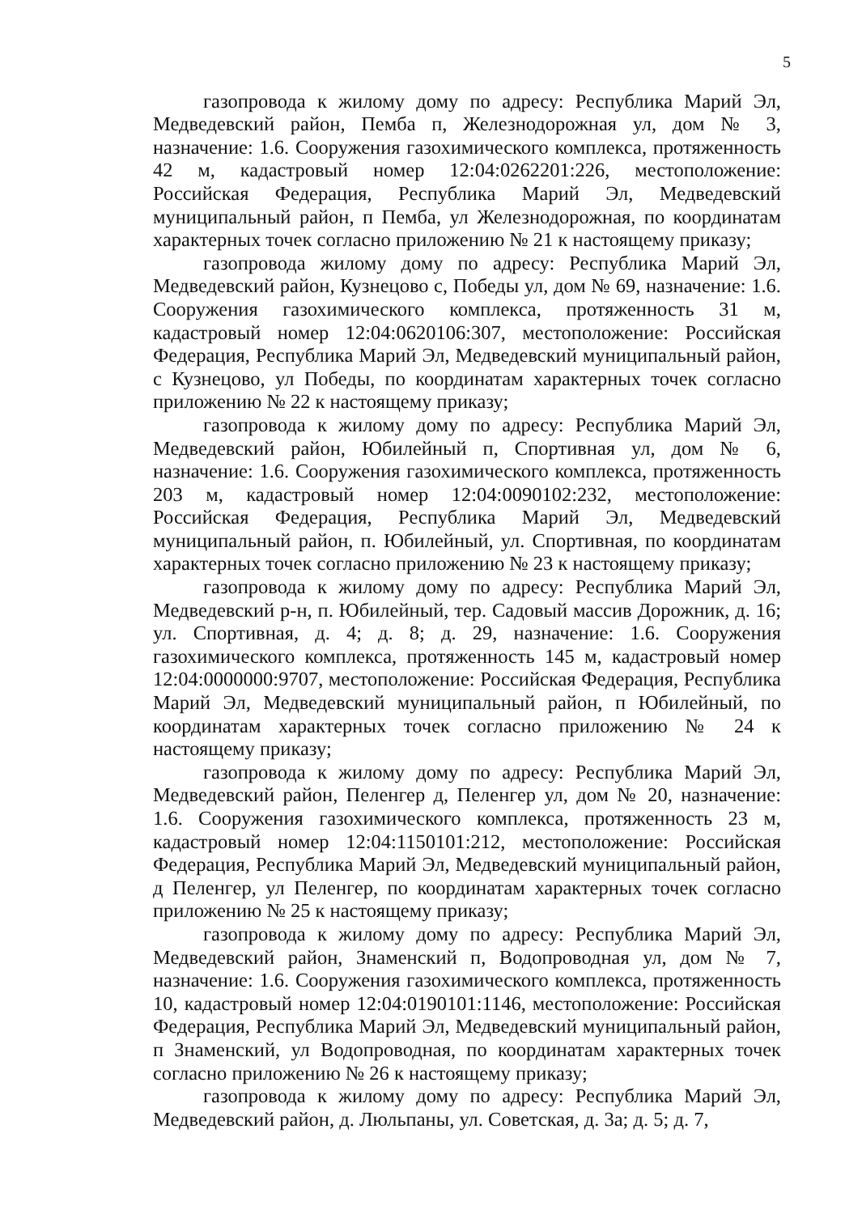5
газопровода к жилому дому по адресу: Республика Марий Эл, Медведевский район, Пемба п, Железнодорожная ул, дом № 3, назначение: 1.6. Сооружения газохимического комплекса, протяженность 42 м, кадастровый номер 12:04:0262201:226, местоположение: Российская Федерация, Республика Марий Эл, Медведевский муниципальный район, п Пемба, ул Железнодорожная, по координатам характерных точек согласно приложению № 21 к настоящему приказу;
газопровода жилому дому по адресу: Республика Марий Эл, Медведевский район, Кузнецово с, Победы ул, дом № 69, назначение: 1.6. Сооружения газохимического комплекса, протяженность 31 м, кадастровый номер 12:04:0620106:307, местоположение: Российская Федерация, Республика Марий Эл, Медведевский муниципальный район, с Кузнецово, ул Победы, по координатам характерных точек согласно приложению № 22 к настоящему приказу;
газопровода к жилому дому по адресу: Республика Марий Эл, Медведевский район, Юбилейный п, Спортивная ул, дом № 6, назначение: 1.6. Сооружения газохимического комплекса, протяженность 203 м, кадастровый номер 12:04:0090102:232, местоположение: Российская Федерация, Республика Марий Эл, Медведевский муниципальный район, п. Юбилейный, ул. Спортивная, по координатам характерных точек согласно приложению № 23 к настоящему приказу;
газопровода к жилому дому по адресу: Республика Марий Эл, Медведевский р-н, п. Юбилейный, тер. Садовый массив Дорожник, д. 16; ул. Спортивная, д. 4; д. 8; д. 29, назначение: 1.6. Сооружения газохимического комплекса, протяженность 145 м, кадастровый номер 12:04:0000000:9707, местоположение: Российская Федерация, Республика Марий Эл, Медведевский муниципальный район, п Юбилейный, по координатам характерных точек согласно приложению № 24 к настоящему приказу;
газопровода к жилому дому по адресу: Республика Марий Эл, Медведевский район, Пеленгер д, Пеленгер ул, дом № 20, назначение: 1.6. Сооружения газохимического комплекса, протяженность 23 м, кадастровый номер 12:04:1150101:212, местоположение: Российская Федерация, Республика Марий Эл, Медведевский муниципальный район, д Пеленгер, ул Пеленгер, по координатам характерных точек согласно приложению № 25 к настоящему приказу;
газопровода к жилому дому по адресу: Республика Марий Эл, Медведевский район, Знаменский п, Водопроводная ул, дом № 7, назначение: 1.6. Сооружения газохимического комплекса, протяженность 10, кадастровый номер 12:04:0190101:1146, местоположение: Российская Федерация, Республика Марий Эл, Медведевский муниципальный район, п Знаменский, ул Водопроводная, по координатам характерных точек согласно приложению № 26 к настоящему приказу;
газопровода к жилому дому по адресу: Республика Марий Эл, Медведевский район, д. Люльпаны, ул. Советская, д. 3а; д. 5; д. 7,